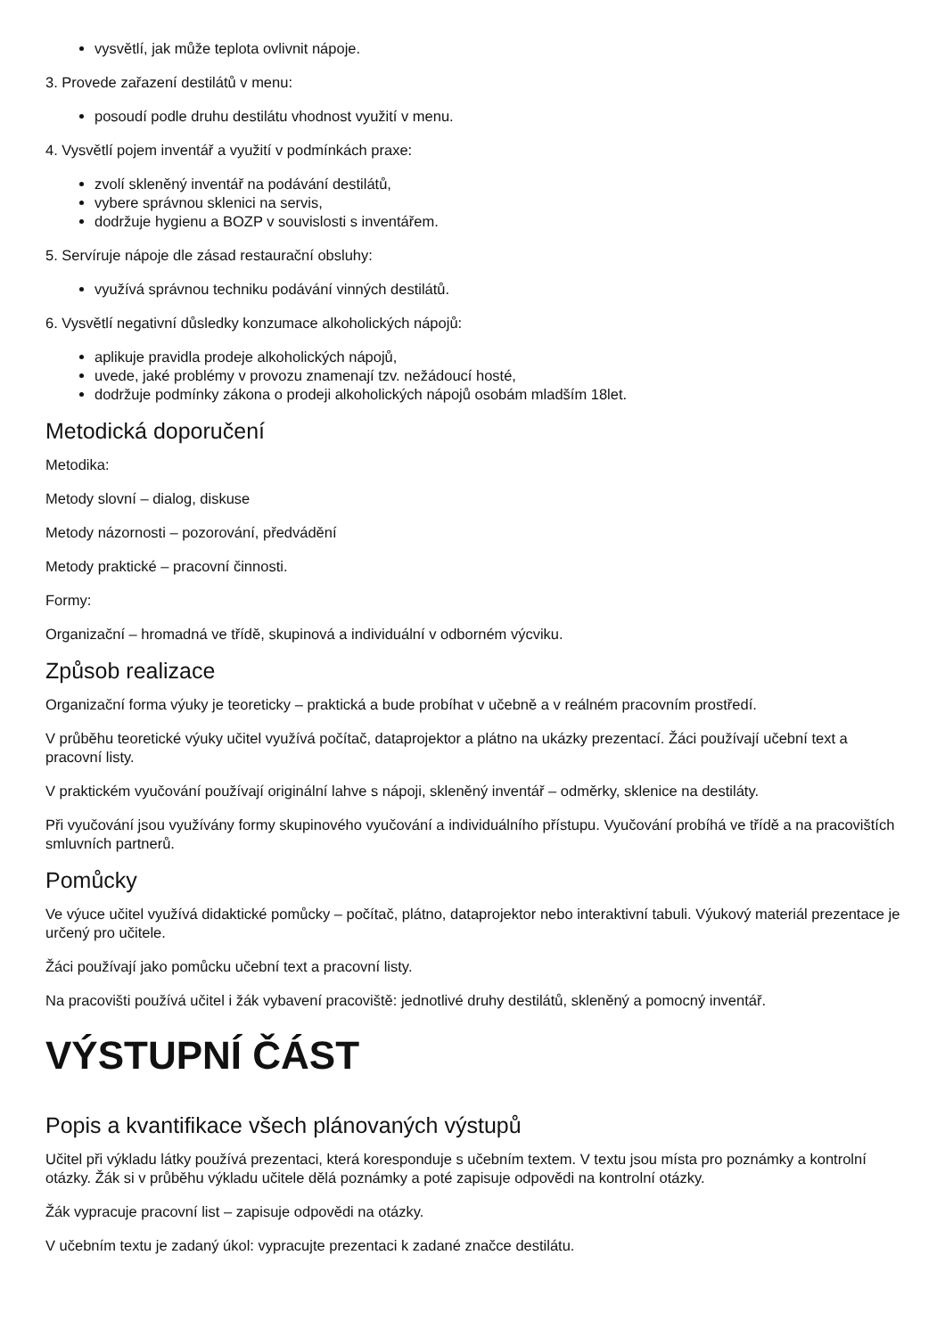vysvětlí, jak může teplota ovlivnit nápoje.
3. Provede zařazení destilátů v menu:
posoudí podle druhu destilátu vhodnost využití v menu.
4. Vysvětlí pojem inventář a využití v podmínkách praxe:
zvolí skleněný inventář na podávání destilátů,
vybere správnou sklenici na servis,
dodržuje hygienu a BOZP v souvislosti s inventářem.
5. Servíruje nápoje dle zásad restaurační obsluhy:
využívá správnou techniku podávání vinných destilátů.
6. Vysvětlí negativní důsledky konzumace alkoholických nápojů:
aplikuje pravidla prodeje alkoholických nápojů,
uvede, jaké problémy v provozu znamenají tzv. nežádoucí hosté,
dodržuje podmínky zákona o prodeji alkoholických nápojů osobám mladším 18let.
Metodická doporučení
Metodika:
Metody slovní – dialog, diskuse
Metody názornosti – pozorování, předvádění
Metody praktické – pracovní činnosti.
Formy:
Organizační – hromadná ve třídě, skupinová a individuální v odborném výcviku.
Způsob realizace
Organizační forma výuky je teoreticky – praktická a bude probíhat v učebně a v reálném pracovním prostředí.
V průběhu teoretické výuky učitel využívá počítač, dataprojektor a plátno na ukázky prezentací. Žáci používají učební text a pracovní listy.
V praktickém vyučování používají originální lahve s nápoji, skleněný inventář – odměrky, sklenice na destiláty.
Při vyučování jsou využívány formy skupinového vyučování a individuálního přístupu. Vyučování probíhá ve třídě a na pracovištích smluvních partnerů.
Pomůcky
Ve výuce učitel využívá didaktické pomůcky – počítač, plátno, dataprojektor nebo interaktivní tabuli. Výukový materiál prezentace je určený pro učitele.
Žáci používají jako pomůcku učební text a pracovní listy.
Na pracovišti používá učitel i žák vybavení pracoviště: jednotlivé druhy destilátů, skleněný a pomocný inventář.
VÝSTUPNÍ ČÁST
Popis a kvantifikace všech plánovaných výstupů
Učitel při výkladu látky používá prezentaci, která koresponduje s učebním textem. V textu jsou místa pro poznámky a kontrolní otázky. Žák si v průběhu výkladu učitele dělá poznámky a poté zapisuje odpovědi na kontrolní otázky.
Žák vypracuje pracovní list – zapisuje odpovědi na otázky.
V učebním textu je zadaný úkol: vypracujte prezentaci k zadané značce destilátu.